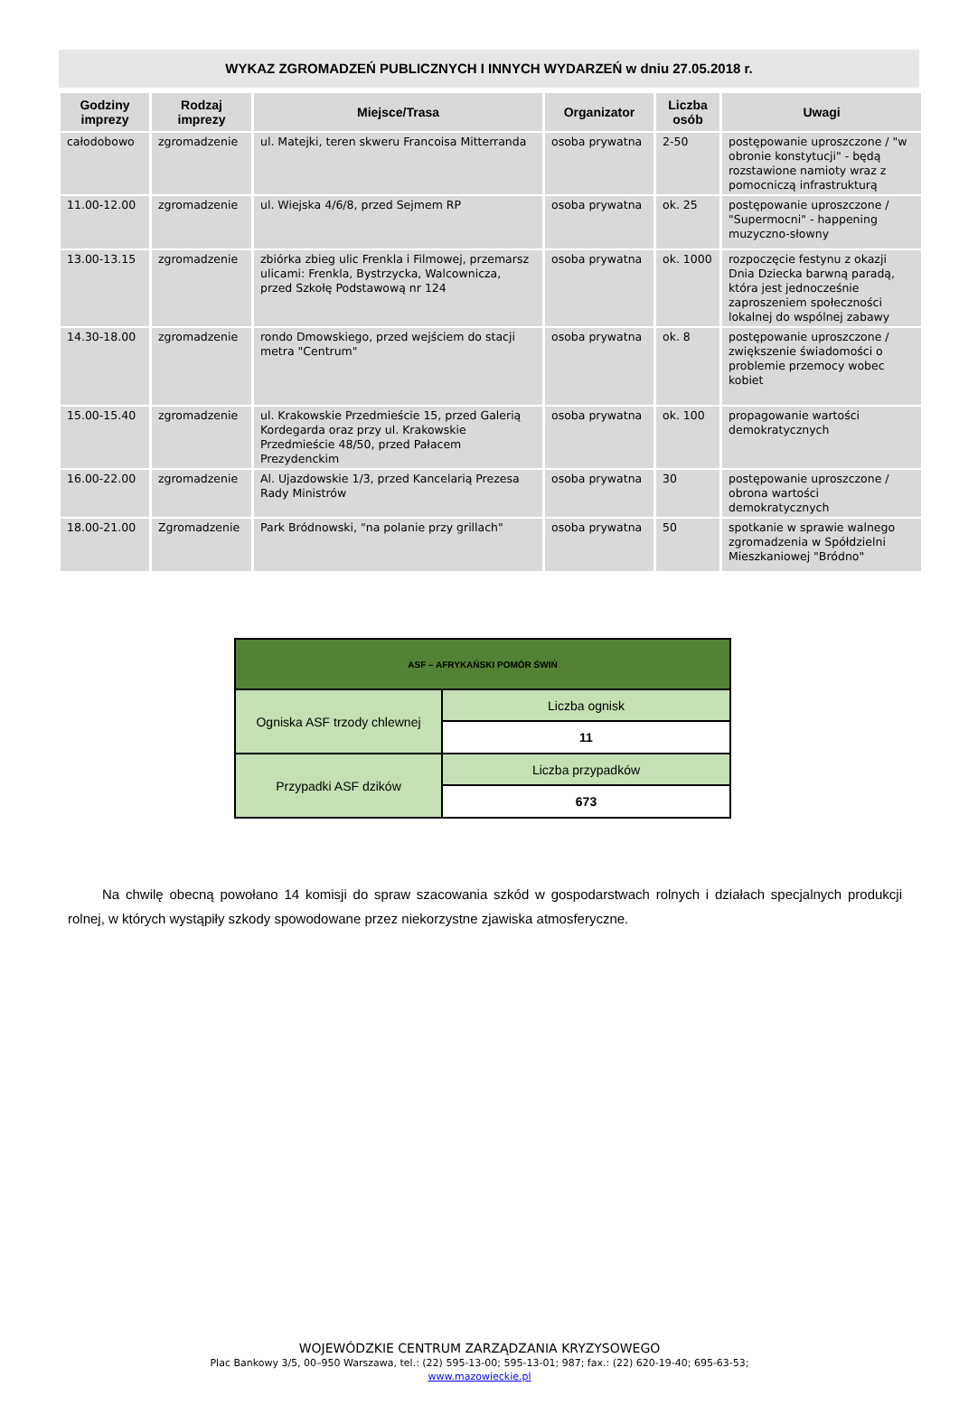WYKAZ ZGROMADZEŃ PUBLICZNYCH I INNYCH WYDARZEŃ w dniu 27.05.2018 r.
| Godziny imprezy | Rodzaj imprezy | Miejsce/Trasa | Organizator | Liczba osób | Uwagi |
| --- | --- | --- | --- | --- | --- |
| całodobowo | zgromadzenie | ul. Matejki, teren skweru Francoisa Mitterranda | osoba prywatna | 2-50 | postępowanie uproszczone / "w obronie konstytucji" - będą rozstawione namioty wraz z pomocniczą infrastrukturą |
| 11.00-12.00 | zgromadzenie | ul. Wiejska 4/6/8, przed Sejmem RP | osoba prywatna | ok. 25 | postępowanie uproszczone / "Supermocni" - happening muzyczno-słowny |
| 13.00-13.15 | zgromadzenie | zbiórka zbieg ulic Frenkla i Filmowej, przemarsz ulicami: Frenkla, Bystrzycka, Walcownicza, przed Szkołę Podstawową nr 124 | osoba prywatna | ok. 1000 | rozpoczęcie festynu z okazji Dnia Dziecka barwną paradą, która jest jednocześnie zaproszeniem społeczności lokalnej do wspólnej zabawy |
| 14.30-18.00 | zgromadzenie | rondo Dmowskiego, przed wejściem do stacji metra "Centrum" | osoba prywatna | ok. 8 | postępowanie uproszczone / zwiększenie świadomości o problemie przemocy wobec kobiet |
| 15.00-15.40 | zgromadzenie | ul. Krakowskie Przedmieście 15, przed Galerią Kordegarda oraz przy ul. Krakowskie Przedmieście 48/50, przed Pałacem Prezydenckim | osoba prywatna | ok. 100 | propagowanie wartości demokratycznych |
| 16.00-22.00 | zgromadzenie | Al. Ujazdowskie 1/3, przed Kancelarią Prezesa Rady Ministrów | osoba prywatna | 30 | postępowanie uproszczone / obrona wartości demokratycznych |
| 18.00-21.00 | Zgromadzenie | Park Bródnowski, "na polanie przy grillach" | osoba prywatna | 50 | spotkanie w sprawie walnego zgromadzenia w Spółdzielni Mieszkaniowej "Bródno" |
| ASF – AFRYKAŃSKI POMÓR ŚWIŃ | |
| Ogniska ASF trzody chlewnej | Liczba ognisk |
| | 11 |
| Przypadki ASF dzików | Liczba przypadków |
| | 673 |
Na chwilę obecną powołano 14 komisji do spraw szacowania szkód w gospodarstwach rolnych i działach specjalnych produkcji rolnej, w których wystąpiły szkody spowodowane przez niekorzystne zjawiska atmosferyczne.
WOJEWÓDZKIE CENTRUM ZARZĄDZANIA KRYZYSOWEGO
Plac Bankowy 3/5, 00–950 Warszawa, tel.: (22) 595-13-00; 595-13-01; 987; fax.: (22) 620-19-40; 695-63-53;
www.mazowieckie.pl